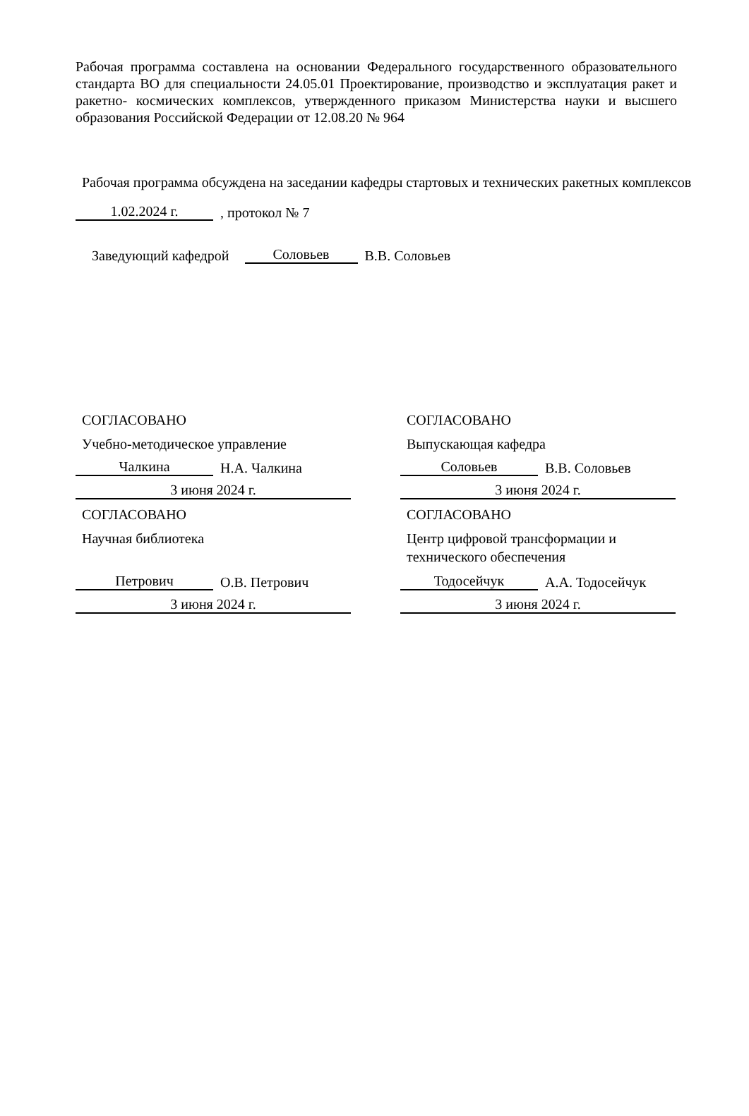Рабочая программа составлена на основании Федерального государственного образовательного стандарта ВО для специальности 24.05.01 Проектирование, производство и эксплуатация ракет и ракетно- космических комплексов, утвержденного приказом Министерства науки и высшего образования Российской Федерации от 12.08.20 № 964
Рабочая программа обсуждена на заседании кафедры стартовых и технических ракетных комплексов
1.02.2024 г.
, протокол № 7
Заведующий кафедрой
Соловьев
В.В. Соловьев
СОГЛАСОВАНО
Учебно-методическое управление
Чалкина
Н.А. Чалкина
3 июня 2024 г.
СОГЛАСОВАНО
Научная библиотека
Петрович
О.В. Петрович
3 июня 2024 г.
СОГЛАСОВАНО
Выпускающая кафедра
Соловьев
В.В. Соловьев
3 июня 2024 г.
СОГЛАСОВАНО
Центр цифровой трансформации и технического обеспечения
Тодосейчук
А.А. Тодосейчук
3 июня 2024 г.